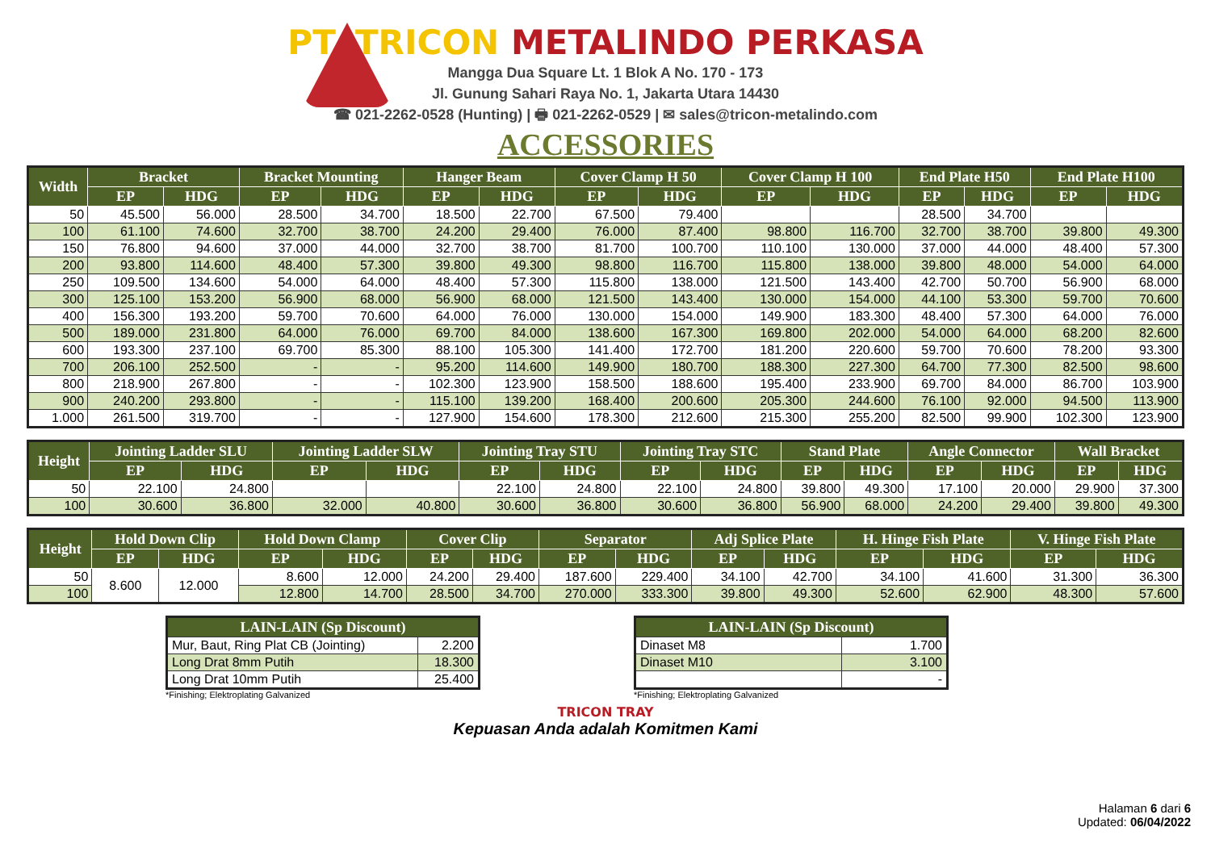PT. TRICON METALINDO PERKASA
Mangga Dua Square Lt. 1 Blok A No. 170 - 173
Jl. Gunung Sahari Raya No. 1, Jakarta Utara 14430
☎ 021-2262-0528 (Hunting) | 🖶 021-2262-0529 | ✉ sales@tricon-metalindo.com
ACCESSORIES
| Width | Bracket | | Bracket Mounting | | Hanger Beam | | Cover Clamp H 50 | | Cover Clamp H 100 | | End Plate H50 | | End Plate H100 | |
| --- | --- | --- | --- | --- | --- | --- | --- | --- | --- | --- | --- | --- | --- | --- |
| | EP | HDG | EP | HDG | EP | HDG | EP | HDG | EP | HDG | EP | HDG | EP | HDG |
| 50 | 45.500 | 56.000 | 28.500 | 34.700 | 18.500 | 22.700 | 67.500 | 79.400 | | | 28.500 | 34.700 | | |
| 100 | 61.100 | 74.600 | 32.700 | 38.700 | 24.200 | 29.400 | 76.000 | 87.400 | 98.800 | 116.700 | 32.700 | 38.700 | 39.800 | 49.300 |
| 150 | 76.800 | 94.600 | 37.000 | 44.000 | 32.700 | 38.700 | 81.700 | 100.700 | 110.100 | 130.000 | 37.000 | 44.000 | 48.400 | 57.300 |
| 200 | 93.800 | 114.600 | 48.400 | 57.300 | 39.800 | 49.300 | 98.800 | 116.700 | 115.800 | 138.000 | 39.800 | 48.000 | 54.000 | 64.000 |
| 250 | 109.500 | 134.600 | 54.000 | 64.000 | 48.400 | 57.300 | 115.800 | 138.000 | 121.500 | 143.400 | 42.700 | 50.700 | 56.900 | 68.000 |
| 300 | 125.100 | 153.200 | 56.900 | 68.000 | 56.900 | 68.000 | 121.500 | 143.400 | 130.000 | 154.000 | 44.100 | 53.300 | 59.700 | 70.600 |
| 400 | 156.300 | 193.200 | 59.700 | 70.600 | 64.000 | 76.000 | 130.000 | 154.000 | 149.900 | 183.300 | 48.400 | 57.300 | 64.000 | 76.000 |
| 500 | 189.000 | 231.800 | 64.000 | 76.000 | 69.700 | 84.000 | 138.600 | 167.300 | 169.800 | 202.000 | 54.000 | 64.000 | 68.200 | 82.600 |
| 600 | 193.300 | 237.100 | 69.700 | 85.300 | 88.100 | 105.300 | 141.400 | 172.700 | 181.200 | 220.600 | 59.700 | 70.600 | 78.200 | 93.300 |
| 700 | 206.100 | 252.500 | - | - | 95.200 | 114.600 | 149.900 | 180.700 | 188.300 | 227.300 | 64.700 | 77.300 | 82.500 | 98.600 |
| 800 | 218.900 | 267.800 | - | - | 102.300 | 123.900 | 158.500 | 188.600 | 195.400 | 233.900 | 69.700 | 84.000 | 86.700 | 103.900 |
| 900 | 240.200 | 293.800 | - | - | 115.100 | 139.200 | 168.400 | 200.600 | 205.300 | 244.600 | 76.100 | 92.000 | 94.500 | 113.900 |
| 1.000 | 261.500 | 319.700 | - | - | 127.900 | 154.600 | 178.300 | 212.600 | 215.300 | 255.200 | 82.500 | 99.900 | 102.300 | 123.900 |
| Height | Jointing Ladder SLU | | Jointing Ladder SLW | | Jointing Tray STU | | Jointing Tray STC | | Stand Plate | | Angle Connector | | Wall Bracket | |
| --- | --- | --- | --- | --- | --- | --- | --- | --- | --- | --- | --- | --- | --- | --- |
| | EP | HDG | EP | HDG | EP | HDG | EP | HDG | EP | HDG | EP | HDG | EP | HDG |
| 50 | 22.100 | 24.800 | | | 22.100 | 24.800 | 22.100 | 24.800 | 39.800 | 49.300 | 17.100 | 20.000 | 29.900 | 37.300 |
| 100 | 30.600 | 36.800 | 32.000 | 40.800 | 30.600 | 36.800 | 30.600 | 36.800 | 56.900 | 68.000 | 24.200 | 29.400 | 39.800 | 49.300 |
| Height | Hold Down Clip | | Hold Down Clamp | | Cover Clip | | Separator | | Adj Splice Plate | | H. Hinge Fish Plate | | V. Hinge Fish Plate | |
| --- | --- | --- | --- | --- | --- | --- | --- | --- | --- | --- | --- | --- | --- | --- |
| | EP | HDG | EP | HDG | EP | HDG | EP | HDG | EP | HDG | EP | HDG | EP | HDG |
| 50 | 8.600 | 12.000 | 8.600 | 12.000 | 24.200 | 29.400 | 187.600 | 229.400 | 34.100 | 42.700 | 34.100 | 41.600 | 31.300 | 36.300 |
| 100 | | | 12.800 | 14.700 | 28.500 | 34.700 | 270.000 | 333.300 | 39.800 | 49.300 | 52.600 | 62.900 | 48.300 | 57.600 |
| LAIN-LAIN (Sp Discount) | |
| --- | --- |
| Mur, Baut, Ring Plat CB (Jointing) | 2.200 |
| Long Drat 8mm Putih | 18.300 |
| Long Drat 10mm Putih | 25.400 |
*Finishing; Elektroplating Galvanized
| LAIN-LAIN (Sp Discount) | |
| --- | --- |
| Dinaset M8 | 1.700 |
| Dinaset M10 | 3.100 |
| | - |
*Finishing; Elektroplating Galvanized
TRICON TRAY
Kepuasan Anda adalah Komitmen Kami
Halaman 6 dari 6
Updated: 06/04/2022